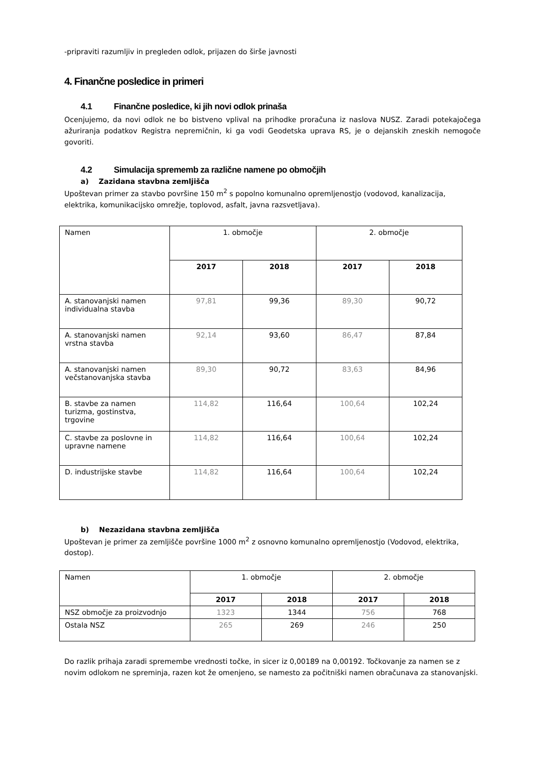-pripraviti razumljiv in pregleden odlok, prijazen do širše javnosti
4. Finančne posledice in primeri
4.1 Finančne posledice, ki jih novi odlok prinaša
Ocenjujemo, da novi odlok ne bo bistveno vplival na prihodke proračuna iz naslova NUSZ. Zaradi potekajočega ažuriranja podatkov Registra nepremičnin, ki ga vodi Geodetska uprava RS, je o dejanskih zneskih nemogoče govoriti.
4.2 Simulacija sprememb za različne namene po območjih
a) Zazidana stavbna zemljišča
Upoštevan primer za stavbo površine 150 m<sup>2</sup> s popolno komunalno opremljenostjo (vodovod, kanalizacija, elektrika, komunikacijsko omrežje, toplovod, asfalt, javna razsvetljava).
| Namen | 1. območje | | 2. območje | |
| | 2017 | 2018 | 2017 | 2018 |
| A. stanovanjski namen individualna stavba | 97,81 | 99,36 | 89,30 | 90,72 |
| A. stanovanjski namen vrstna stavba | 92,14 | 93,60 | 86,47 | 87,84 |
| A. stanovanjski namen večstanovanjska stavba | 89,30 | 90,72 | 83,63 | 84,96 |
| B. stavbe za namen turizma, gostinstva, trgovine | 114,82 | 116,64 | 100,64 | 102,24 |
| C. stavbe za poslovne in upravne namene | 114,82 | 116,64 | 100,64 | 102,24 |
| D. industrijske stavbe | 114,82 | 116,64 | 100,64 | 102,24 |
b) Nezazidana stavbna zemljišča
Upoštevan je primer za zemljišče površine 1000 m<sup>2</sup> z osnovno komunalno opremljenostjo (Vodovod, elektrika, dostop).
| Namen | 1. območje | | 2. območje | |
| | 2017 | 2018 | 2017 | 2018 |
| NSZ območje za proizvodnjo | 1323 | 1344 | 756 | 768 |
| Ostala NSZ | 265 | 269 | 246 | 250 |
Do razlik prihaja zaradi spremembe vrednosti točke, in sicer iz 0,00189 na 0,00192. Točkovanje za namen se z novim odlokom ne spreminja, razen kot že omenjeno, se namesto za počitniški namen obračunava za stanovanjski.